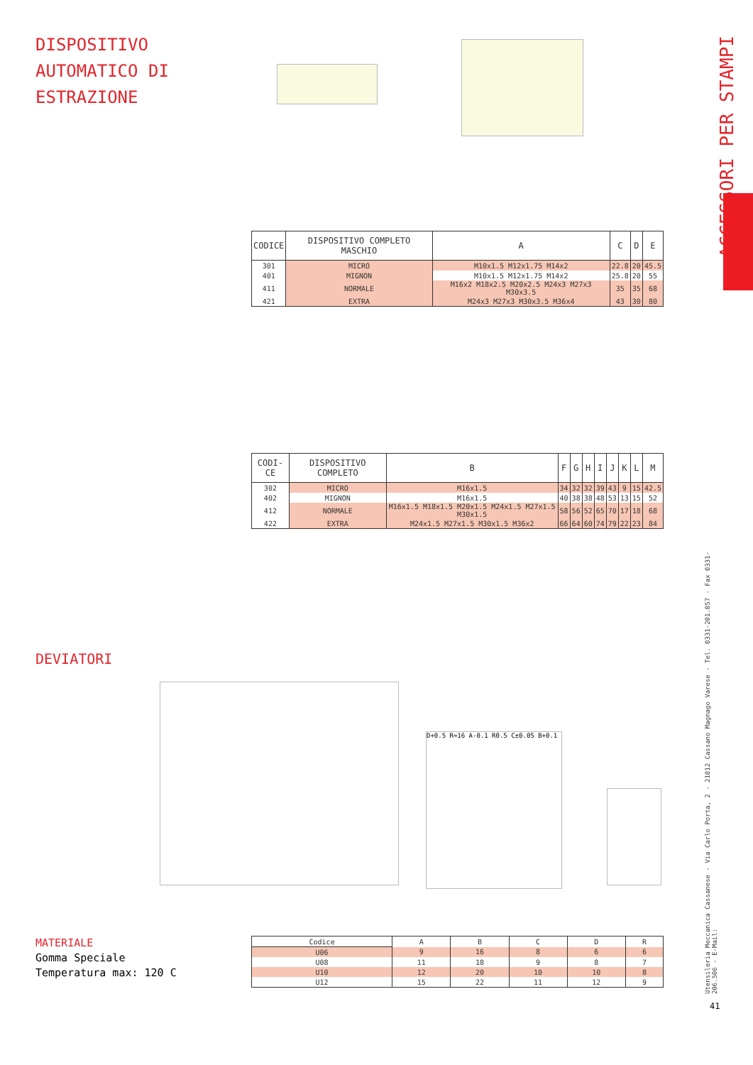DISPOSITIVO
AUTOMATICO DI
ESTRAZIONE
ACCESSORI PER STAMPI
Utensileria Meccanica Cassanese - Via Carlo Porta, 2 - 21012 Cassano Magnago Varese - Tel. 0331-201.057 - Fax 0331-206.506 - E-Mail:
41
| CODICE | DISPOSITIVO COMPLETO MASCHIO | A | C | D | E |
| --- | --- | --- | --- | --- | --- |
| 301 | MICRO | M10x1.5 M12x1.75 M14x2 | 22.8 | 20 | 45.5 |
| 401 | MIGNON | M10x1.5 M12x1.75 M14x2 | 25.8 | 20 | 55 |
| 411 | NORMALE | M16x2 M18x2.5 M20x2.5 M24x3 M27x3 M30x3.5 | 35 | 35 | 68 |
| 421 | EXTRA | M24x3 M27x3 M30x3.5 M36x4 | 43 | 30 | 80 |
| CODI-CE | DISPOSITIVO COMPLETO | B | F | G | H | I | J | K | L | M |
| --- | --- | --- | --- | --- | --- | --- | --- | --- | --- | --- |
| 302 | MICRO | M16x1.5 | 34 | 32 | 32 | 39 | 43 | 9 | 15 | 42.5 |
| 402 | MIGNON | M16x1.5 | 40 | 38 | 38 | 48 | 53 | 13 | 15 | 52 |
| 412 | NORMALE | M16x1.5 M18x1.5 M20x1.5 M24x1.5 M27x1.5 M30x1.5 | 58 | 56 | 52 | 65 | 70 | 17 | 18 | 68 |
| 422 | EXTRA | M24x1.5 M27x1.5 M30x1.5 M36x2 | 66 | 64 | 60 | 74 | 79 | 22 | 23 | 84 |
DEVIATORI
D+0.5 R≈16 A-0.1 R0.5 C±0.05 B+0.1
MATERIALE
Gomma Speciale
Temperatura max: 120 C
| Codice | A | B | C | D | R |
| U06 | 9 | 16 | 8 | 6 | 6 |
| U08 | 11 | 18 | 9 | 8 | 7 |
| U10 | 12 | 20 | 10 | 10 | 8 |
| U12 | 15 | 22 | 11 | 12 | 9 |